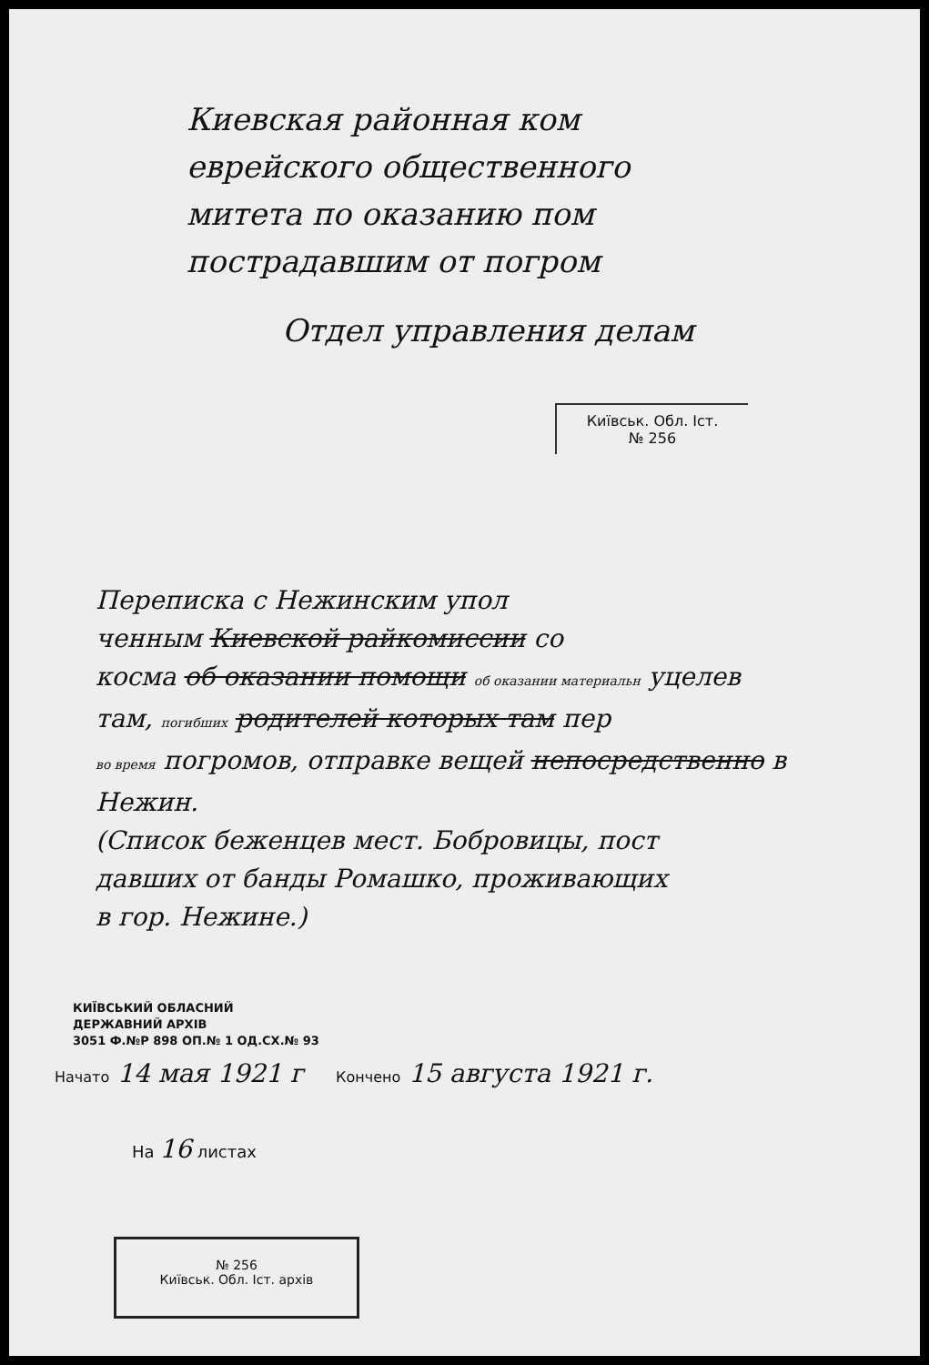Киевская районная ком
еврейского общественного
митета по оказанию пом
пострадавшим от погром
Отдел управления делам
Київськ. Обл. Іст.
№ 256
Переписка с Нежинским упол
ченным Киевской райкомиссии со
косма об оказании помощи об оказании материальн уцелев
там, погибших родителей которых там пер
во время погромов, отправке вещей непосредственно в Нежин.
(Список беженцев мест. Бобровицы, пост
давших от банды Ромашко, проживающих
в гор. Нежине.)
КИЇВСЬКИЙ ОБЛАСНИЙ
ДЕРЖАВНИЙ АРХІВ
3051 Ф.№Р 898 ОП.№ 1 ОД.СХ.№ 93
Начато 14 мая 1921 г Кончено 15 августа 1921 г.
На 16 листах
№ 256
Київськ. Обл. Іст. архів